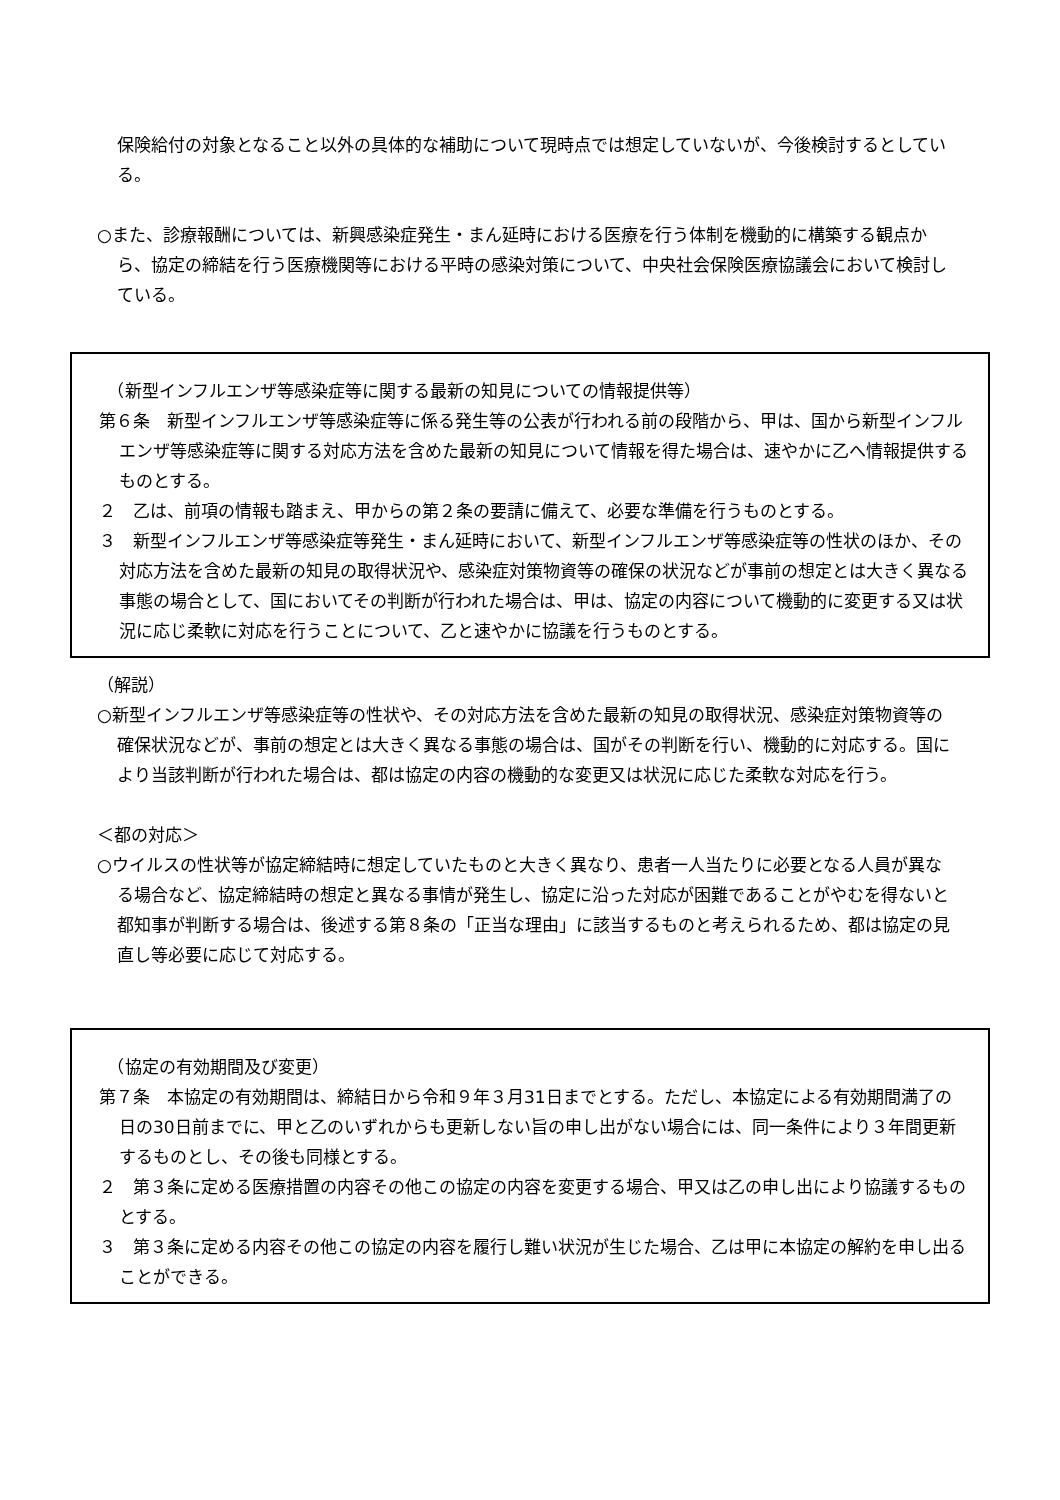保険給付の対象となること以外の具体的な補助について現時点では想定していないが、今後検討するとしている。
○また、診療報酬については、新興感染症発生・まん延時における医療を行う体制を機動的に構築する観点から、協定の締結を行う医療機関等における平時の感染対策について、中央社会保険医療協議会において検討している。
　（新型インフルエンザ等感染症等に関する最新の知見についての情報提供等）
第６条　新型インフルエンザ等感染症等に係る発生等の公表が行われる前の段階から、甲は、国から新型インフルエンザ等感染症等に関する対応方法を含めた最新の知見について情報を得た場合は、速やかに乙へ情報提供するものとする。
２　乙は、前項の情報も踏まえ、甲からの第２条の要請に備えて、必要な準備を行うものとする。
３　新型インフルエンザ等感染症等発生・まん延時において、新型インフルエンザ等感染症等の性状のほか、その対応方法を含めた最新の知見の取得状況や、感染症対策物資等の確保の状況などが事前の想定とは大きく異なる事態の場合として、国においてその判断が行われた場合は、甲は、協定の内容について機動的に変更する又は状況に応じ柔軟に対応を行うことについて、乙と速やかに協議を行うものとする。
（解説）
○新型インフルエンザ等感染症等の性状や、その対応方法を含めた最新の知見の取得状況、感染症対策物資等の確保状況などが、事前の想定とは大きく異なる事態の場合は、国がその判断を行い、機動的に対応する。国により当該判断が行われた場合は、都は協定の内容の機動的な変更又は状況に応じた柔軟な対応を行う。
＜都の対応＞
○ウイルスの性状等が協定締結時に想定していたものと大きく異なり、患者一人当たりに必要となる人員が異なる場合など、協定締結時の想定と異なる事情が発生し、協定に沿った対応が困難であることがやむを得ないと都知事が判断する場合は、後述する第８条の「正当な理由」に該当するものと考えられるため、都は協定の見直し等必要に応じて対応する。
　（協定の有効期間及び変更）
第７条　本協定の有効期間は、締結日から令和９年３月31日までとする。ただし、本協定による有効期間満了の日の30日前までに、甲と乙のいずれからも更新しない旨の申し出がない場合には、同一条件により３年間更新するものとし、その後も同様とする。
２　第３条に定める医療措置の内容その他この協定の内容を変更する場合、甲又は乙の申し出により協議するものとする。
３　第３条に定める内容その他この協定の内容を履行し難い状況が生じた場合、乙は甲に本協定の解約を申し出ることができる。